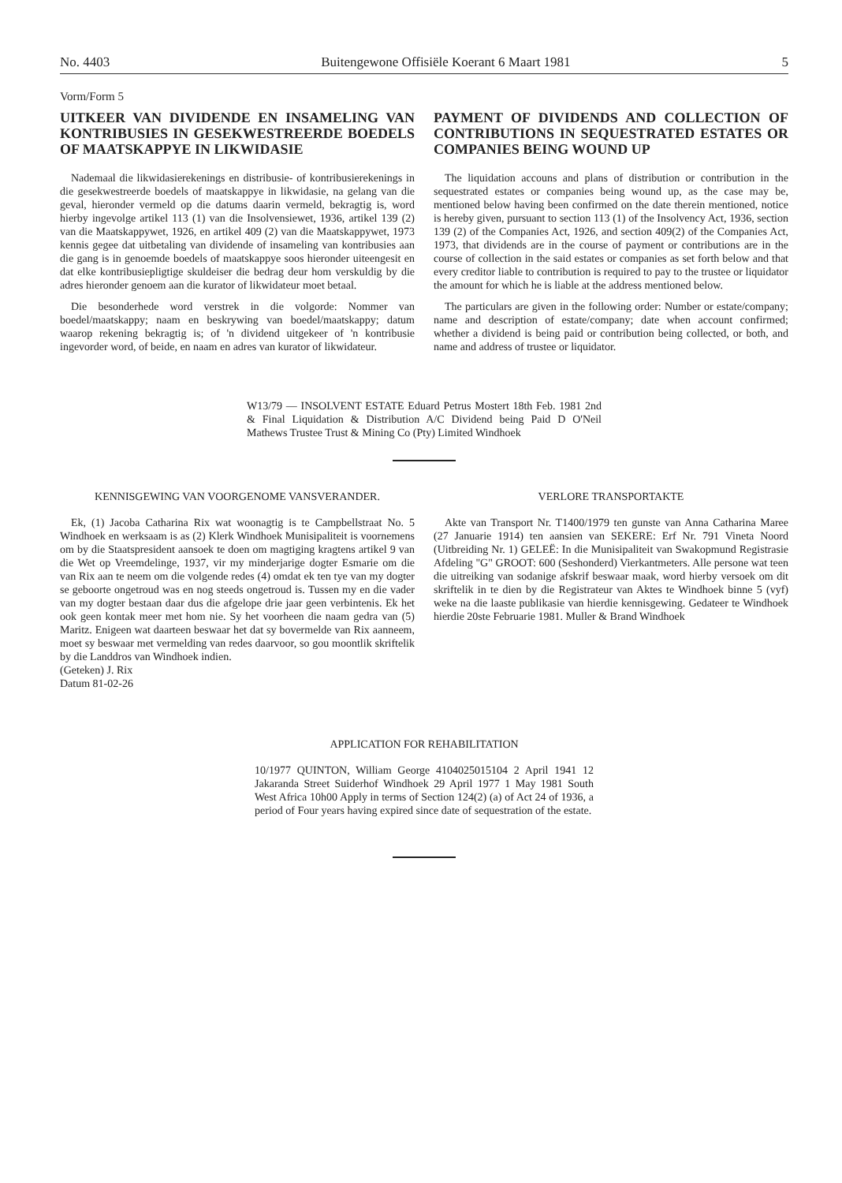No. 4403 Buitengewone Offisiële Koerant 6 Maart 1981 5
Vorm/Form 5
UITKEER VAN DIVIDENDE EN INSAMELING VAN KONTRIBUSIES IN GESEKWESTREERDE BOEDELS OF MAATSKAPPYE IN LIKWIDASIE
Nademaal die likwidasierekenings en distribusie- of kontribusierekenings in die gesekwestreerde boedels of maatskappye in likwidasie, na gelang van die geval, hieronder vermeld op die datums daarin vermeld, bekragtig is, word hierby ingevolge artikel 113 (1) van die Insolvensiewet, 1936, artikel 139 (2) van die Maatskappywet, 1926, en artikel 409 (2) van die Maatskappywet, 1973 kennis gegee dat uitbetaling van dividende of insameling van kontribusies aan die gang is in genoemde boedels of maatskappye soos hieronder uiteengesit en dat elke kontribusiepligtige skuldeiser die bedrag deur hom verskuldig by die adres hieronder genoem aan die kurator of likwidateur moet betaal.
Die besonderhede word verstrek in die volgorde: Nommer van boedel/maatskappy; naam en beskrywing van boedel/maatskappy; datum waarop rekening bekragtig is; of 'n dividend uitgekeer of 'n kontribusie ingevorder word, of beide, en naam en adres van kurator of likwidateur.
PAYMENT OF DIVIDENDS AND COLLECTION OF CONTRIBUTIONS IN SEQUESTRATED ESTATES OR COMPANIES BEING WOUND UP
The liquidation accouns and plans of distribution or contribution in the sequestrated estates or companies being wound up, as the case may be, mentioned below having been confirmed on the date therein mentioned, notice is hereby given, pursuant to section 113 (1) of the Insolvency Act, 1936, section 139 (2) of the Companies Act, 1926, and section 409(2) of the Companies Act, 1973, that dividends are in the course of payment or contributions are in the course of collection in the said estates or companies as set forth below and that every creditor liable to contribution is required to pay to the trustee or liquidator the amount for which he is liable at the address mentioned below.
The particulars are given in the following order: Number or estate/company; name and description of estate/company; date when account confirmed; whether a dividend is being paid or contribution being collected, or both, and name and address of trustee or liquidator.
W13/79 — INSOLVENT ESTATE Eduard Petrus Mostert 18th Feb. 1981 2nd & Final Liquidation & Distribution A/C Dividend being Paid D O'Neil Mathews Trustee Trust & Mining Co (Pty) Limited Windhoek
KENNISGEWING VAN VOORGENOME VANSVERANDER.
Ek, (1) Jacoba Catharina Rix wat woonagtig is te Campbellstraat No. 5 Windhoek en werksaam is as (2) Klerk Windhoek Munisipaliteit is voornemens om by die Staatspresident aansoek te doen om magtiging kragtens artikel 9 van die Wet op Vreemdelinge, 1937, vir my minderjarige dogter Esmarie om die van Rix aan te neem om die volgende redes (4) omdat ek ten tye van my dogter se geboorte ongetroud was en nog steeds ongetroud is. Tussen my en die vader van my dogter bestaan daar dus die afgelope drie jaar geen verbintenis. Ek het ook geen kontak meer met hom nie. Sy het voorheen die naam gedra van (5) Maritz. Enigeen wat daarteen beswaar het dat sy bovermelde van Rix aanneem, moet sy beswaar met vermelding van redes daarvoor, so gou moontlik skriftelik by die Landdros van Windhoek indien.
(Geteken) J. Rix
Datum 81-02-26
VERLORE TRANSPORTAKTE
Akte van Transport Nr. T1400/1979 ten gunste van Anna Catharina Maree (27 Januarie 1914) ten aansien van SEKERE: Erf Nr. 791 Vineta Noord (Uitbreiding Nr. 1) GELEË: In die Munisipaliteit van Swakopmund Registrasie Afdeling "G" GROOT: 600 (Seshonderd) Vierkantmeters. Alle persone wat teen die uitreiking van sodanige afskrif beswaar maak, word hierby versoek om dit skriftelik in te dien by die Registrateur van Aktes te Windhoek binne 5 (vyf) weke na die laaste publikasie van hierdie kennisgewing. Gedateer te Windhoek hierdie 20ste Februarie 1981. Muller & Brand Windhoek
APPLICATION FOR REHABILITATION
10/1977 QUINTON, William George 4104025015104 2 April 1941 12 Jakaranda Street Suiderhof Windhoek 29 April 1977 1 May 1981 South West Africa 10h00 Apply in terms of Section 124(2) (a) of Act 24 of 1936, a period of Four years having expired since date of sequestration of the estate.